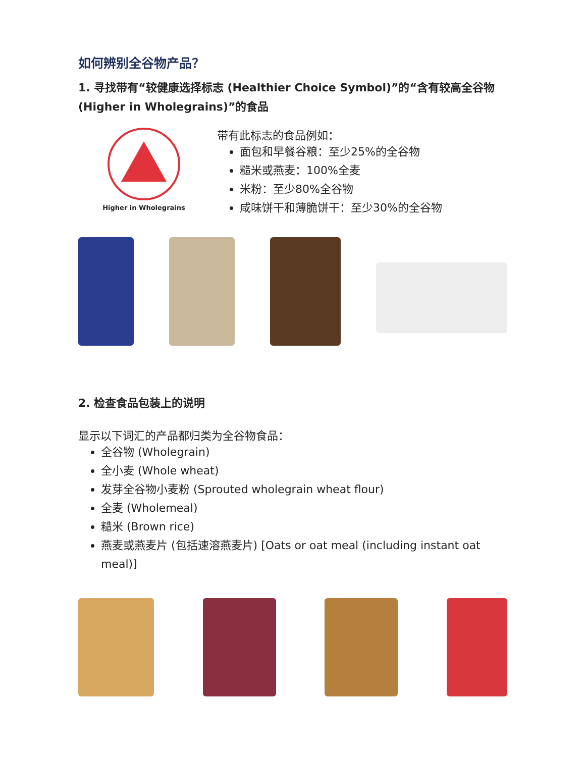如何辨别全谷物产品？
1. 寻找带有“较健康选择标志 (Healthier Choice Symbol)”的“含有较高全谷物 (Higher in Wholegrains)”的食品
Higher in Wholegrains
带有此标志的食品例如：
面包和早餐谷粮：至少25%的全谷物
糙米或燕麦：100%全麦
米粉：至少80%全谷物
咸味饼干和薄脆饼干：至少30%的全谷物
2. 检查食品包装上的说明
显示以下词汇的产品都归类为全谷物食品：
全谷物 (Wholegrain)
全小麦 (Whole wheat)
发芽全谷物小麦粉 (Sprouted wholegrain wheat flour)
全麦 (Wholemeal)
糙米 (Brown rice)
燕麦或燕麦片 (包括速溶燕麦片) [Oats or oat meal (including instant oat meal)]